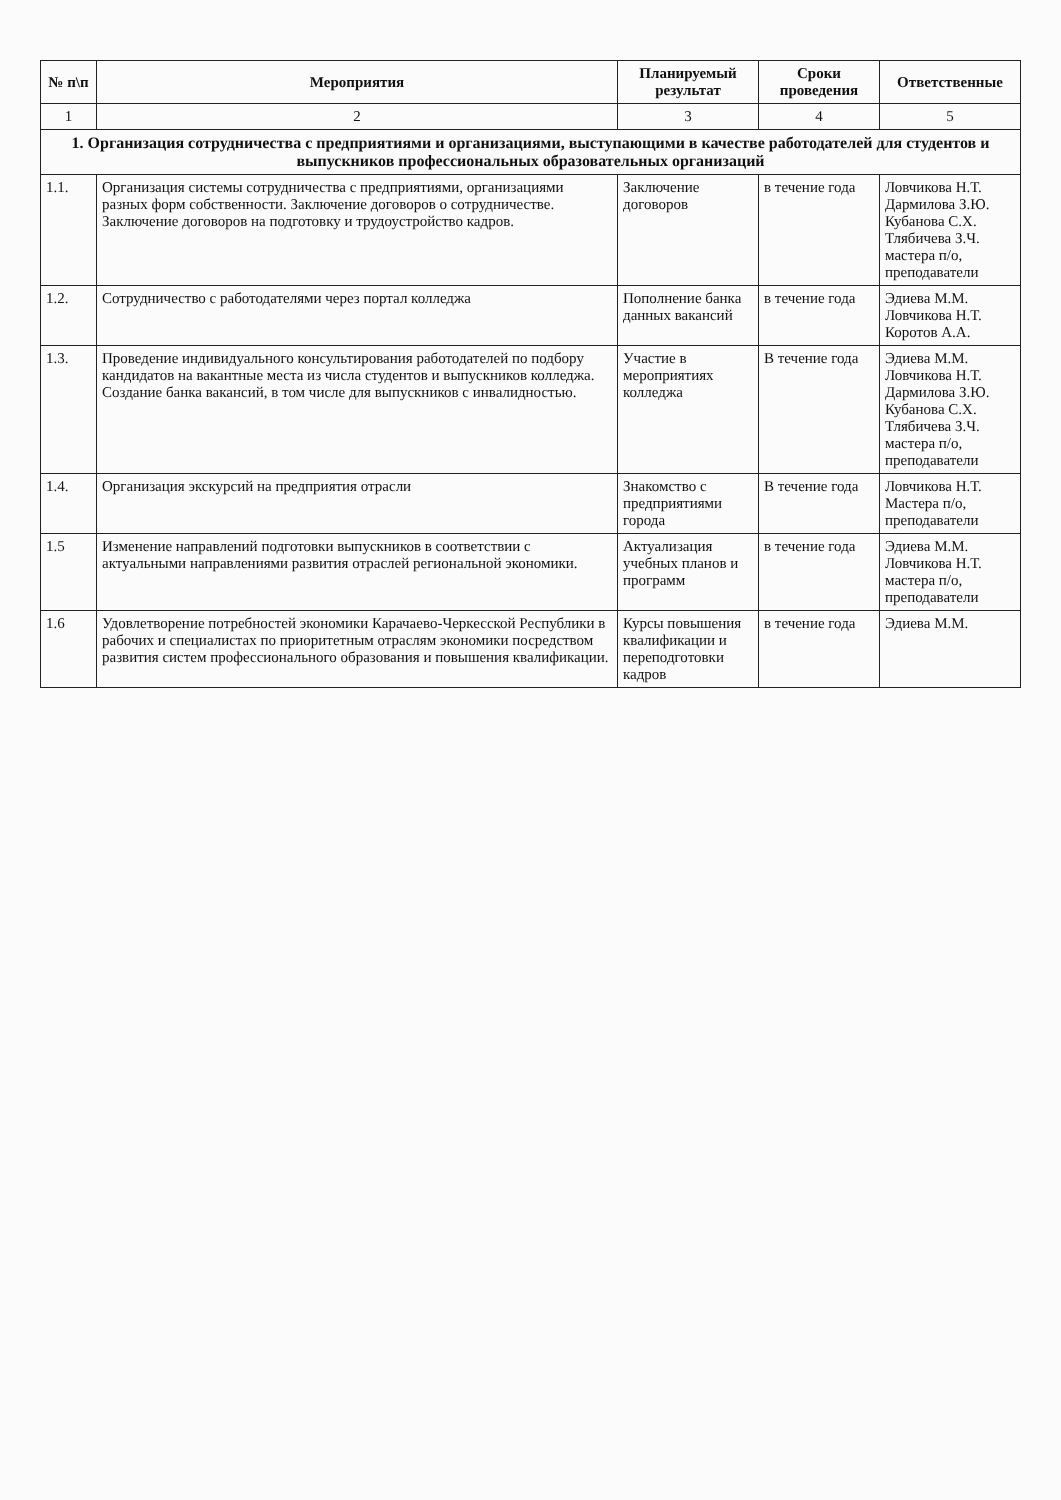| № п\п | Мероприятия | Планируемый результат | Сроки проведения | Ответственные |
| --- | --- | --- | --- | --- |
| 1 | 2 | 3 | 4 | 5 |
| 1. Организация сотрудничества с предприятиями и организациями, выступающими в качестве работодателей для студентов и выпускников профессиональных образовательных организаций | | | | |
| 1.1. | Организация системы сотрудничества с предприятиями, организациями разных форм собственности. Заключение договоров о сотрудничестве. Заключение договоров на подготовку и трудоустройство кадров. | Заключение договоров | в течение года | Ловчикова Н.Т. Дармилова З.Ю. Кубанова С.Х. Тлябичева З.Ч. мастера п/о, преподаватели |
| 1.2. | Сотрудничество с работодателями через портал колледжа | Пополнение банка данных вакансий | в течение года | Эдиева М.М. Ловчикова Н.Т. Коротов А.А. |
| 1.3. | Проведение индивидуального консультирования работодателей по подбору кандидатов на вакантные места из числа студентов и выпускников колледжа. Создание банка вакансий, в том числе для выпускников с инвалидностью. | Участие в мероприятиях колледжа | В течение года | Эдиева М.М. Ловчикова Н.Т. Дармилова З.Ю. Кубанова С.Х. Тлябичева З.Ч. мастера п/о, преподаватели |
| 1.4. | Организация экскурсий на предприятия отрасли | Знакомство с предприятиями города | В течение года | Ловчикова Н.Т. Мастера п/о, преподаватели |
| 1.5 | Изменение направлений подготовки выпускников в соответствии с актуальными направлениями развития отраслей региональной экономики. | Актуализация учебных планов и программ | в течение года | Эдиева М.М. Ловчикова Н.Т. мастера п/о, преподаватели |
| 1.6 | Удовлетворение потребностей экономики Карачаево-Черкесской Республики в рабочих и специалистах по приоритетным отраслям экономики посредством развития систем профессионального образования и повышения квалификации. | Курсы повышения квалификации и переподготовки кадров | в течение года | Эдиева М.М. |